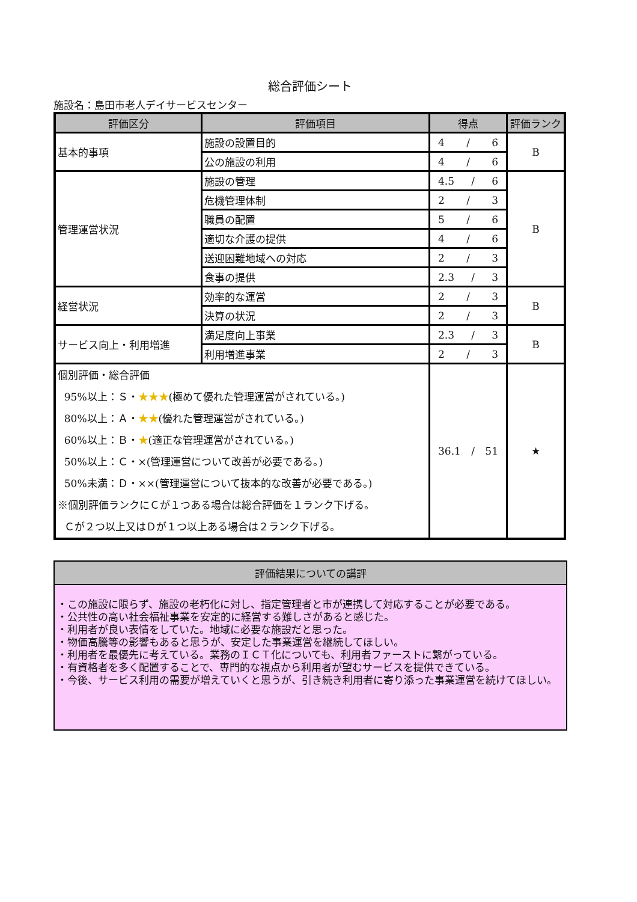総合評価シート
施設名：島田市老人デイサービスセンター
| 評価区分 | 評価項目 | 得点 | 評価ランク |
| --- | --- | --- | --- |
| 基本的事項 | 施設の設置目的 | 4 / 6 | B |
| | 公の施設の利用 | 4 / 6 | |
| 管理運営状況 | 施設の管理 | 4.5 / 6 | B |
| | 危機管理体制 | 2 / 3 | |
| | 職員の配置 | 5 / 6 | |
| | 適切な介護の提供 | 4 / 6 | |
| | 送迎困難地域への対応 | 2 / 3 | |
| | 食事の提供 | 2.3 / 3 | |
| 経営状況 | 効率的な運営 | 2 / 3 | B |
| | 決算の状況 | 2 / 3 | |
| サービス向上・利用増進 | 満足度向上事業 | 2.3 / 3 | B |
| | 利用増進事業 | 2 / 3 | |
| 個別評価・総合評価 95%以上：Ｓ・ ★★★ (極めて優れた管理運営がされている。) 80%以上：Ａ・ ★★ (優れた管理運営がされている。) 60%以上：Ｂ・ ★ (適正な管理運営がされている。) 50%以上：Ｃ・×(管理運営について改善が必要である。) 50%未満：Ｄ・××(管理運営について抜本的な改善が必要である。) ※個別評価ランクにＣが１つある場合は総合評価を１ランク下げる。 Ｃが２つ以上又はＤが１つ以上ある場合は２ランク下げる。 | | 36.1 / 51 | ★ |
評価結果についての講評
・この施設に限らず、施設の老朽化に対し、指定管理者と市が連携して対応することが必要である。
・公共性の高い社会福祉事業を安定的に経営する難しさがあると感じた。
・利用者が良い表情をしていた。地域に必要な施設だと思った。
・物価高騰等の影響もあると思うが、安定した事業運営を継続してほしい。
・利用者を最優先に考えている。業務のＩＣＴ化についても、利用者ファーストに繋がっている。
・有資格者を多く配置することで、専門的な視点から利用者が望むサービスを提供できている。
・今後、サービス利用の需要が増えていくと思うが、引き続き利用者に寄り添った事業運営を続けてほしい。